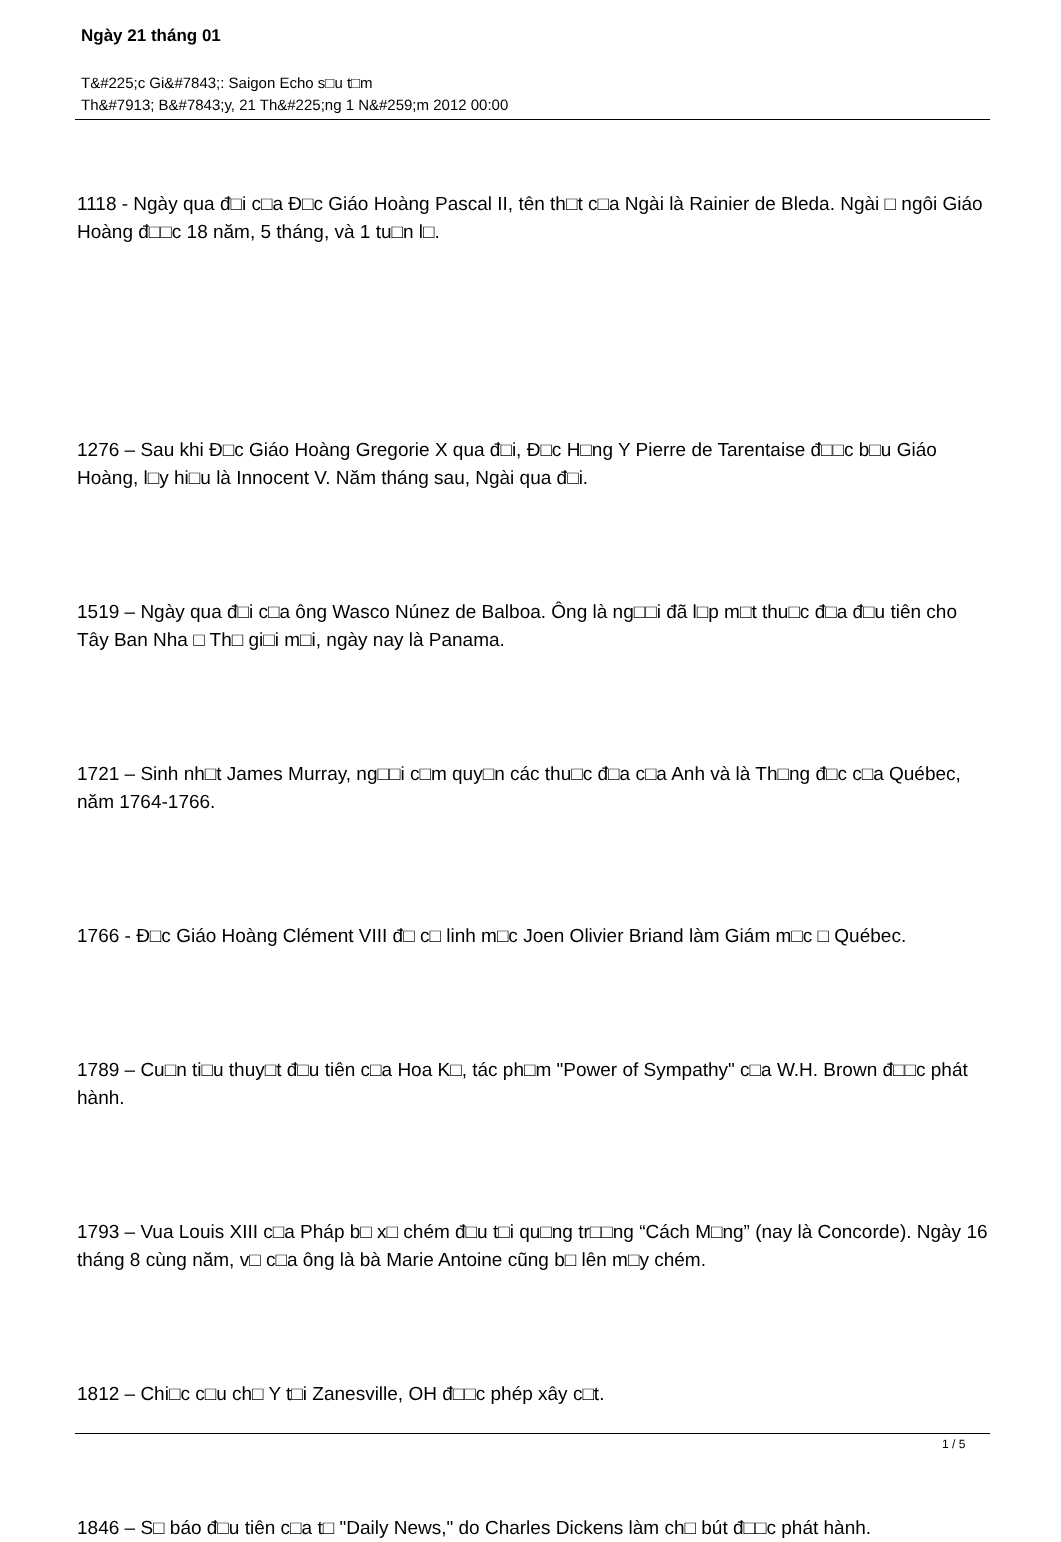Ngày 21 tháng 01
T&#225;c Gi&#7843;: Saigon Echo s□u t□m
Th&#7913; B&#7843;y, 21 Th&#225;ng 1 N&#259;m 2012 00:00
1118 - Ngày qua đ□i c□a Đ□c Giáo Hoàng Pascal II, tên th□t c□a Ngài là Rainier de Bleda. Ngài □ ngôi Giáo Hoàng đ□□c 18 năm, 5 tháng, và 1 tu□n l□.
1276 – Sau khi Đ□c Giáo Hoàng Gregorie X qua đ□i, Đ□c H□ng Y Pierre de Tarentaise đ□□c b□u Giáo Hoàng, l□y hi□u là Innocent V. Năm tháng sau, Ngài qua đ□i.
1519 – Ngày qua đ□i c□a ông Wasco Núnez de Balboa. Ông là ng□□i đã l□p m□t thu□c đ□a đ□u tiên cho Tây Ban Nha □ Th□ gi□i m□i, ngày nay là Panama.
1721 – Sinh nh□t James Murray, ng□□i c□m quy□n các thu□c đ□a c□a Anh và là Th□ng đ□c c□a Québec, năm 1764-1766.
1766 - Đ□c Giáo Hoàng Clément VIII đ□ c□ linh m□c Joen Olivier Briand làm Giám m□c □ Québec.
1789 – Cu□n ti□u thuy□t đ□u tiên c□a Hoa K□, tác ph□m "Power of Sympathy" c□a W.H. Brown đ□□c phát hành.
1793 – Vua Louis XIII c□a Pháp b□ x□ chém đ□u t□i qu□ng tr□□ng “Cách M□ng” (nay là Concorde). Ngày 16 tháng 8 cùng năm, v□ c□a ông là bà Marie Antoine cũng b□ lên m□y chém.
1812 – Chi□c c□u ch□ Y t□i Zanesville, OH đ□□c phép xây c□t.
1846 – S□ báo đ□u tiên c□a t□ "Daily News," do Charles Dickens làm ch□ bút đ□□c phát hành.
1 / 5